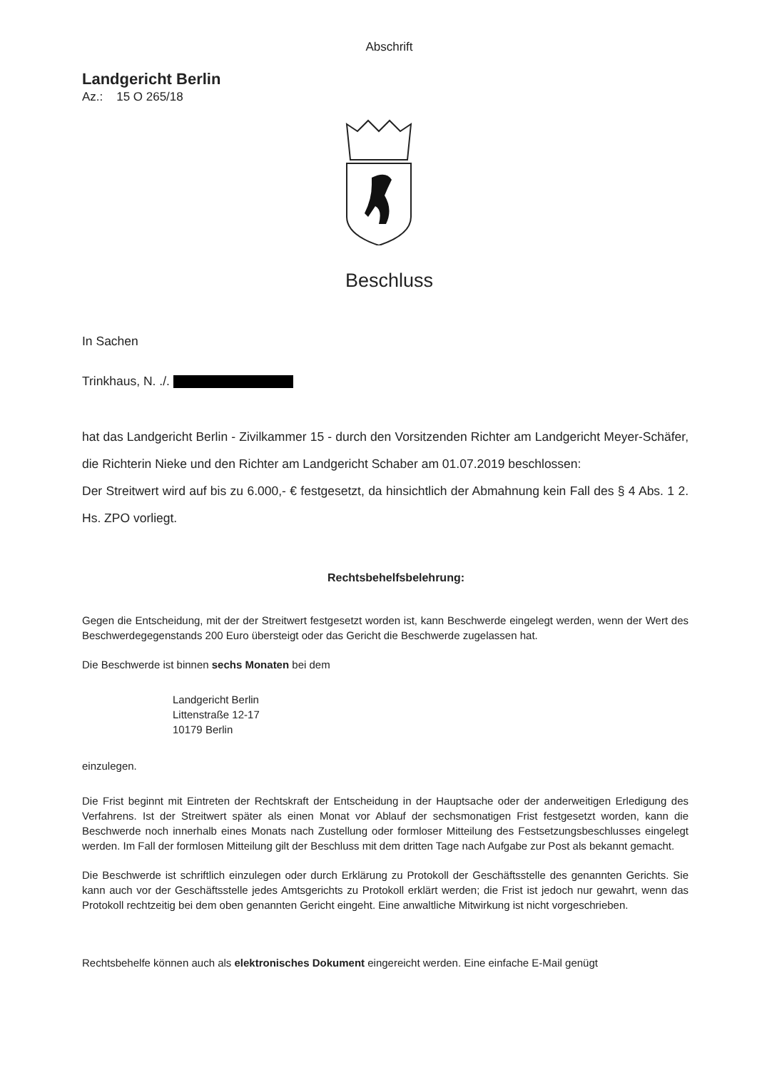Abschrift
Landgericht Berlin
Az.: 15 O 265/18
Beschluss
In Sachen
Trinkhaus, N. ./.
hat das Landgericht Berlin - Zivilkammer 15 - durch den Vorsitzenden Richter am Landgericht Meyer-Schäfer, die Richterin Nieke und den Richter am Landgericht Schaber am 01.07.2019 beschlossen:
Der Streitwert wird auf bis zu 6.000,- € festgesetzt, da hinsichtlich der Abmahnung kein Fall des § 4 Abs. 1 2. Hs. ZPO vorliegt.
Rechtsbehelfsbelehrung:
Gegen die Entscheidung, mit der der Streitwert festgesetzt worden ist, kann Beschwerde eingelegt werden, wenn der Wert des Beschwerdegegenstands 200 Euro übersteigt oder das Gericht die Beschwerde zugelassen hat.
Die Beschwerde ist binnen sechs Monaten bei dem
Landgericht Berlin
Littenstraße 12-17
10179 Berlin
einzulegen.
Die Frist beginnt mit Eintreten der Rechtskraft der Entscheidung in der Hauptsache oder der anderweitigen Erledigung des Verfahrens. Ist der Streitwert später als einen Monat vor Ablauf der sechsmonatigen Frist festgesetzt worden, kann die Beschwerde noch innerhalb eines Monats nach Zustellung oder formloser Mitteilung des Festsetzungsbeschlusses eingelegt werden. Im Fall der formlosen Mitteilung gilt der Beschluss mit dem dritten Tage nach Aufgabe zur Post als bekannt gemacht.
Die Beschwerde ist schriftlich einzulegen oder durch Erklärung zu Protokoll der Geschäftsstelle des genannten Gerichts. Sie kann auch vor der Geschäftsstelle jedes Amtsgerichts zu Protokoll erklärt werden; die Frist ist jedoch nur gewahrt, wenn das Protokoll rechtzeitig bei dem oben genannten Gericht eingeht. Eine anwaltliche Mitwirkung ist nicht vorgeschrieben.
Rechtsbehelfe können auch als elektronisches Dokument eingereicht werden. Eine einfache E-Mail genügt